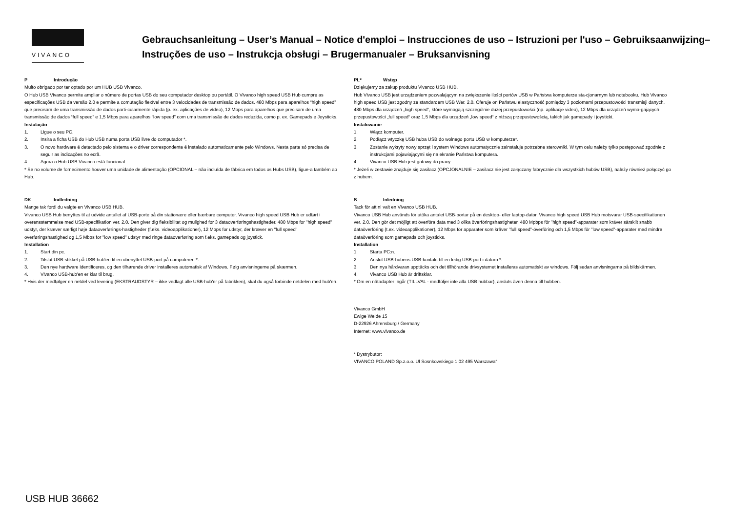VIVANCO
Gebrauchsanleitung – User’s Manual – Notice d'emploi – Instrucciones de uso – Istruzioni per l'uso – Gebruiksaanwijzing– Instruções de uso – Instrukcja obsługi – Brugermanualer – Bruksanvisning
P Introdução
Muito obrigado por ter optado por um HUB USB Vivanco.
O Hub USB Vivanco permite ampliar o número de portas USB do seu computador desktop ou portátil. O Vivanco high speed USB Hub cumpre as especificações USB da versão 2.0 e permite a comutação flexível entre 3 velocidades de transmissão de dados. 480 Mbps para aparelhos “high speed” que precisam de uma transmissão de dados parti-cularmente rápida (p. ex. aplicações de vídeo), 12 Mbps para aparelhos que precisam de uma transmissão de dados “full speed” e 1,5 Mbps para aparelhos “low speed” com uma transmissão de dados reduzida, como p. ex. Gamepads e Joysticks.
Instalação
1. Ligue o seu PC.
2. Insira a ficha USB do Hub USB numa porta USB livre do computador *.
3. O novo hardware é detectado pelo sistema e o driver correspondente é instalado automaticamente pelo Windows. Nesta parte só precisa de seguir as indicações no ecrã.
4. Agora o Hub USB Vivanco está funcional.
* Se no volume de fornecimento houver uma unidade de alimentação (OPCIONAL – não incluída de fábrica em todos os Hubs USB), ligue-a também ao Hub.
DK Indledning
Mange tak fordi du valgte en Vivanco USB HUB.
Vivanco USB Hub benyttes til at udvide antallet af USB-porte på din stationære eller bærbare computer. Vivanco high speed USB Hub er udført i overensstemmelse med USB-specifikation ver. 2.0. Den giver dig fleksibilitet og mulighed for 3 dataoverføringshastigheder. 480 Mbps for "high speed" udstyr, der kræver særligt høje dataoverførings-hastigheder (f.eks. videoapplikationer), 12 Mbps for udstyr, der kræver en "full speed" overføringshastighed og 1,5 Mbps for "low speed" udstyr med ringe dataoverføring som f.eks. gamepads og joystick.
Installation
1. Start din pc.
2. Tilslut USB-stikket på USB-hub'en til en ubenyttet USB-port på computeren *.
3. Den nye hardware identificeres, og den tilhørende driver installeres automatisk af Windows. Følg anvisningerne på skærmen.
4. Vivanco USB-hub'en er klar til brug.
* Hvis der medfølger en netdel ved levering (EKSTRAUDSTYR – ikke vedlagt alle USB-hub'er på fabrikken), skal du også forbinde netdelen med hub'en.
PL* Wstęp
Dziękujemy za zakup produktu Vivanco USB HUB.
Hub Vivanco USB jest urządzeniem pozwalającym na zwiększenie ilości portów USB w Państwa komputerze sta-cjonarnym lub notebooku. Hub Vivanco high speed USB jest zgodny ze standardem USB Wer. 2.0. Oferuje on Państwu elastyczność pomiędzy 3 poziomami przepustowości transmisji danych. 480 Mbps dla urządzeń „high speed“, które wymagają szczególnie dużej przepustowości (np. aplikacje video), 12 Mbps dla urządzeń wyma-gających przepustowości „full speed“ oraz 1,5 Mbps dla urządzeń „low speed“ z niższą przepustowością, takich jak gamepady i joysticki.
Instalowanie
1. Włącz komputer.
2. Podłącz wtyczkę USB huba USB do wolnego portu USB w komputerze*.
3. Zostanie wykryty nowy sprzęt i system Windows automatycznie zainstaluje potrzebne sterowniki. W tym celu należy tylko postępować zgodnie z instrukcjami pojawiającymi się na ekranie Państwa komputera.
4. Vivanco USB Hub jest gotowy do pracy.
* Jeżeli w zestawie znajduje się zasilacz (OPCJONALNIE – zasilacz nie jest załączany fabrycznie dla wszystkich hubów USB), należy również połączyć go z hubem.
S Inledning
Tack för att ni valt en Vivanco USB HUB.
Vivanco USB Hub används för utöka antalet USB-portar på en desktop- eller laptop-dator. Vivanco high speed USB Hub motsvarar USB-specifikationen ver. 2.0. Den gör det möjligt att överföra data med 3 olika överföringshastigheter. 480 Mpbps för ”high speed”-apparater som kräver särskilt snabb dataöverföring (t.ex. videoapplikationer), 12 Mbps för apparater som kräver ”full speed”-överföring och 1,5 Mbps för ”low speed”-apparater med mindre dataöverföring som gamepads och joysticks.
Installation
1. Starta PC:n.
2. Anslut USB-hubens USB-kontakt till en ledig USB-port i datorn *.
3. Den nya hårdvaran upptäcks och det tillhörande drivsystemet installeras automatiskt av windows. Följ sedan anvisningarna på bildskärmen.
4. Vivanco USB Hub är driftsklar.
* Om en nätadapter ingår (TILLVAL - medföljer inte alla USB hubbar), ansluts även denna till hubben.
Vivanco GmbH
Ewige Weide 15
D-22926 Ahrensburg / Germany
Internet: www.vivanco.de
* Dystrybutor:
VIVANCO POLAND Sp.z.o.o. Ul Sosnkowskiego 1 02 495 Warszawa“
USB HUB 36662